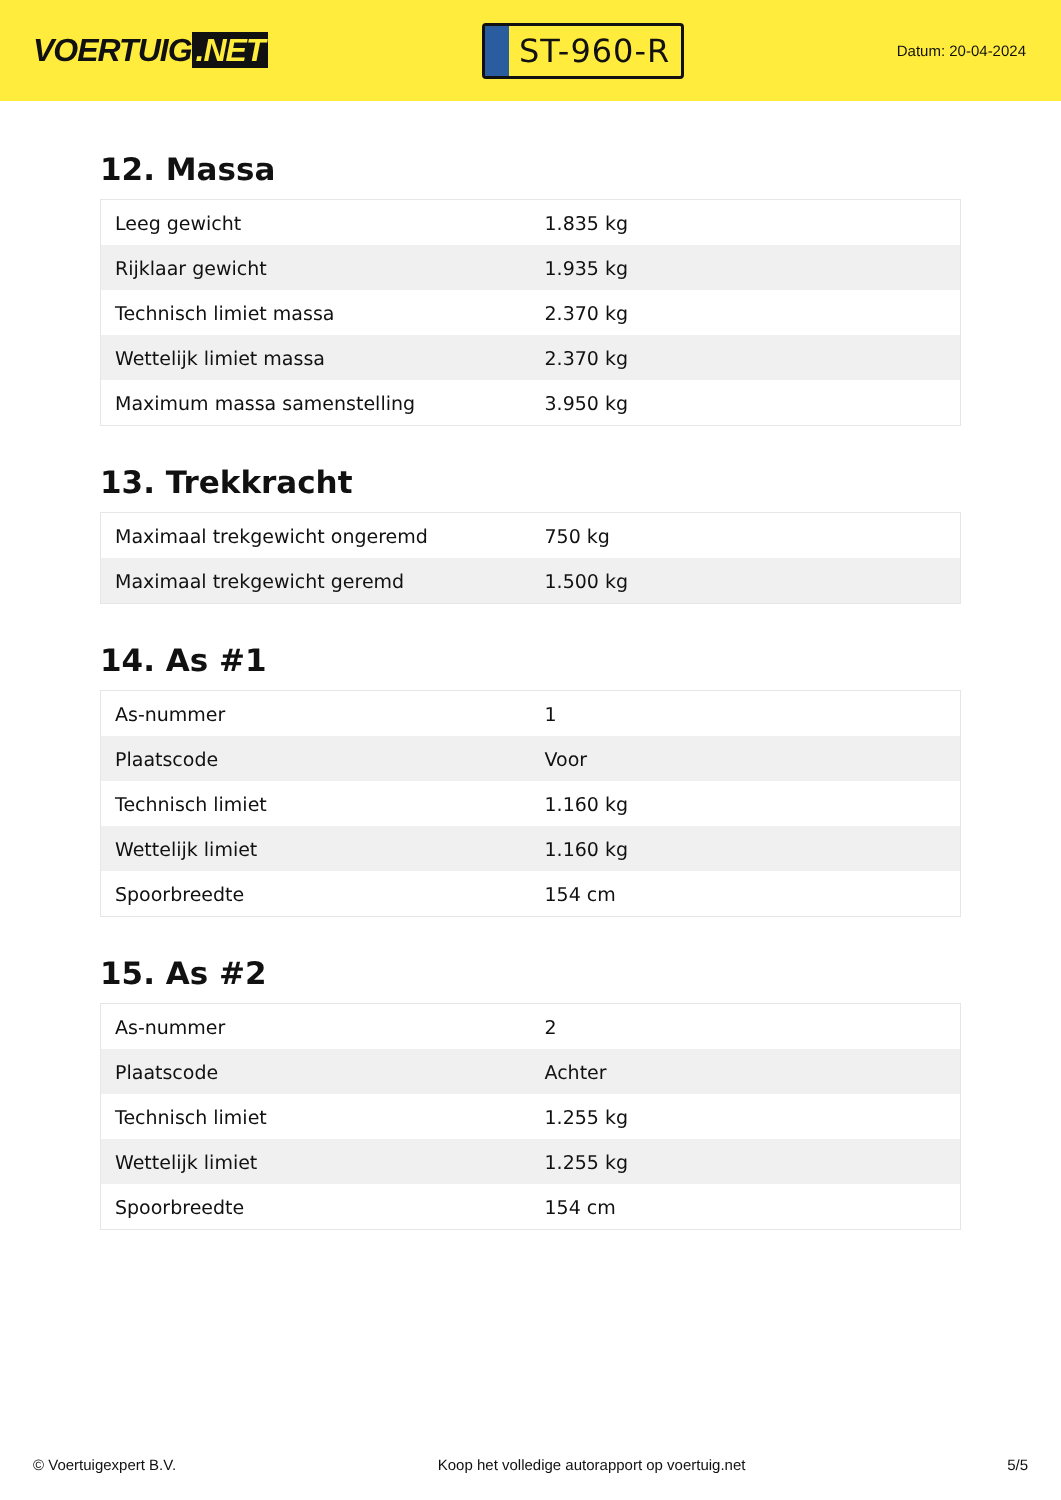VOERTUIG.NET
ST-960-R
Datum: 20-04-2024
12. Massa
| Leeg gewicht | 1.835 kg |
| Rijklaar gewicht | 1.935 kg |
| Technisch limiet massa | 2.370 kg |
| Wettelijk limiet massa | 2.370 kg |
| Maximum massa samenstelling | 3.950 kg |
13. Trekkracht
| Maximaal trekgewicht ongeremd | 750 kg |
| Maximaal trekgewicht geremd | 1.500 kg |
14. As #1
| As-nummer | 1 |
| Plaatscode | Voor |
| Technisch limiet | 1.160 kg |
| Wettelijk limiet | 1.160 kg |
| Spoorbreedte | 154 cm |
15. As #2
| As-nummer | 2 |
| Plaatscode | Achter |
| Technisch limiet | 1.255 kg |
| Wettelijk limiet | 1.255 kg |
| Spoorbreedte | 154 cm |
© Voertuigexpert B.V. Koop het volledige autorapport op voertuig.net 5/5